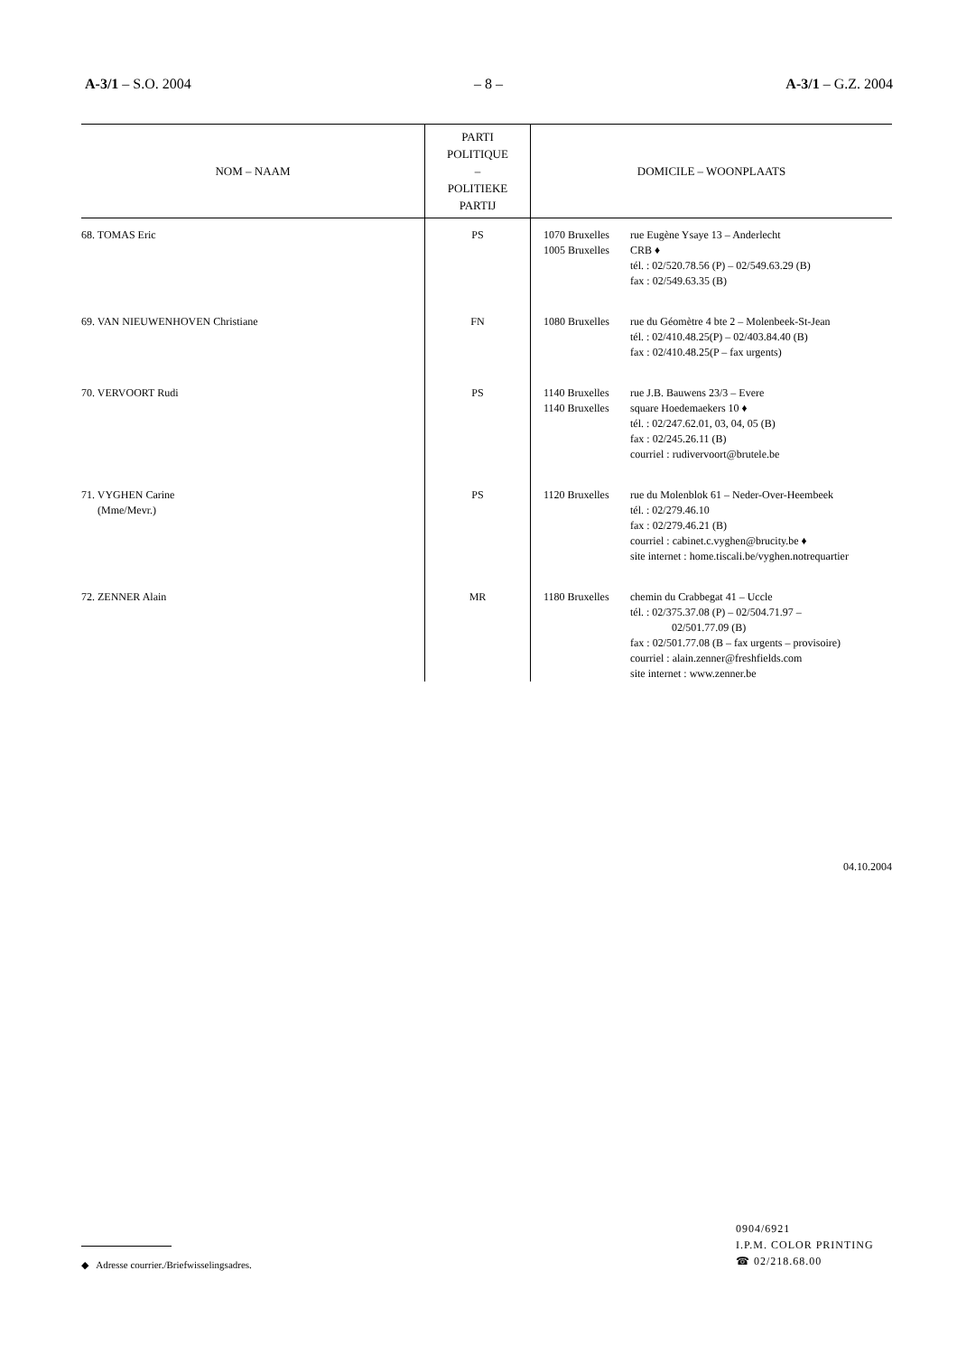A-3/1 – S.O. 2004 – 8 – A-3/1 – G.Z. 2004
| NOM – NAAM | PARTI POLITIQUE – POLITIEKE PARTIJ | DOMICILE – WOONPLAATS |
| --- | --- | --- |
| 68. TOMAS Eric | PS | 1070 Bruxelles 1005 Bruxelles rue Eugène Ysaye 13 – Anderlecht CRB ♦ tél. : 02/520.78.56 (P) – 02/549.63.29 (B) fax : 02/549.63.35 (B) |
| 69. VAN NIEUWENHOVEN Christiane | FN | 1080 Bruxelles rue du Géomètre 4 bte 2 – Molenbeek-St-Jean tél. : 02/410.48.25(P) – 02/403.84.40 (B) fax : 02/410.48.25(P – fax urgents) |
| 70. VERVOORT Rudi | PS | 1140 Bruxelles 1140 Bruxelles rue J.B. Bauwens 23/3 – Evere square Hoedemaekers 10 ♦ tél. : 02/247.62.01, 03, 04, 05 (B) fax : 02/245.26.11 (B) courriel : rudivervoort@brutele.be |
| 71. VYGHEN Carine (Mme/Mevr.) | PS | 1120 Bruxelles rue du Molenblok 61 – Neder-Over-Heembeek tél. : 02/279.46.10 fax : 02/279.46.21 (B) courriel : cabinet.c.vyghen@brucity.be ♦ site internet : home.tiscali.be/vyghen.notrequartier |
| 72. ZENNER Alain | MR | 1180 Bruxelles chemin du Crabbegat 41 – Uccle tél. : 02/375.37.08 (P) – 02/504.71.97 – 02/501.77.09 (B) fax : 02/501.77.08 (B – fax urgents – provisoire) courriel : alain.zenner@freshfields.com site internet : www.zenner.be |
04.10.2004
◆ Adresse courrier./Briefwisselingsadres.
0904/6921
I.P.M. COLOR PRINTING
☎ 02/218.68.00